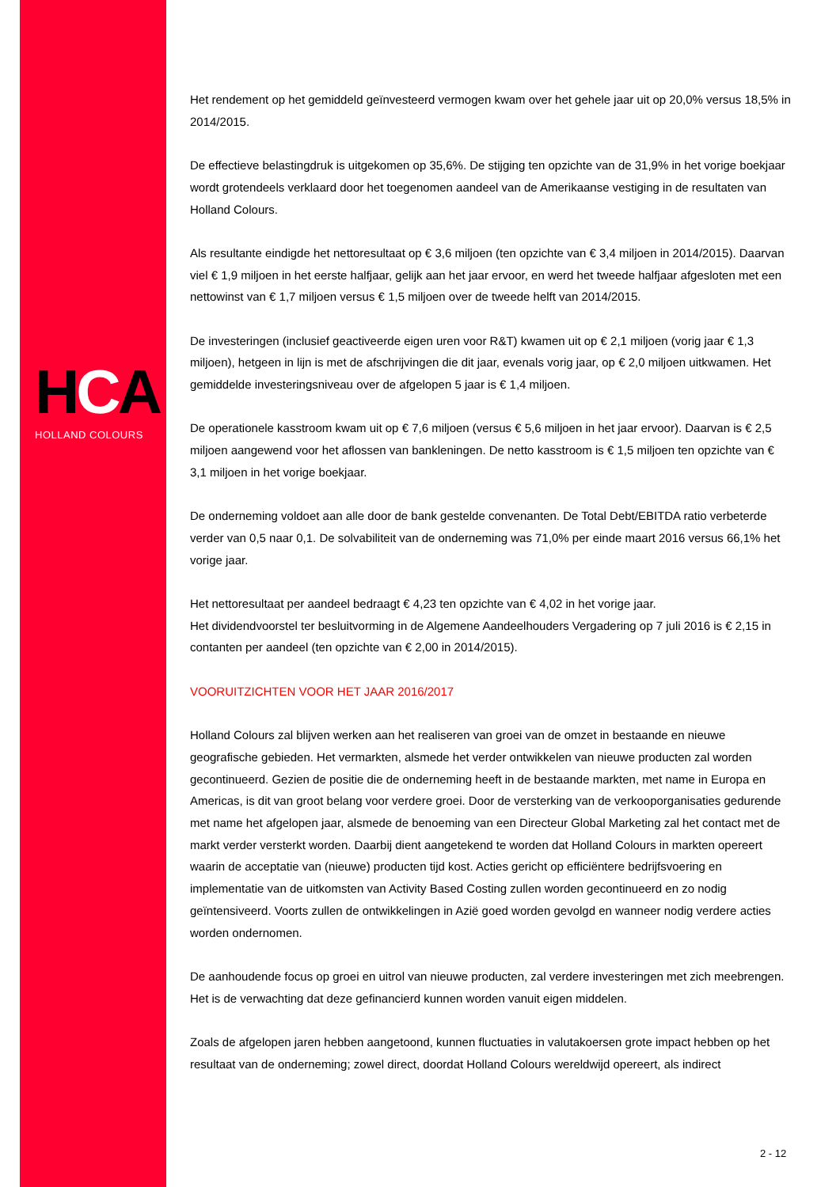HCA
HOLLAND COLOURS
Het rendement op het gemiddeld geïnvesteerd vermogen kwam over het gehele jaar uit op 20,0% versus 18,5% in 2014/2015.
De effectieve belastingdruk is uitgekomen op 35,6%. De stijging ten opzichte van de 31,9% in het vorige boekjaar wordt grotendeels verklaard door het toegenomen aandeel van de Amerikaanse vestiging in de resultaten van Holland Colours.
Als resultante eindigde het nettoresultaat op € 3,6 miljoen (ten opzichte van € 3,4 miljoen in 2014/2015). Daarvan viel € 1,9 miljoen in het eerste halfjaar, gelijk aan het jaar ervoor, en werd het tweede halfjaar afgesloten met een nettowinst van € 1,7 miljoen versus € 1,5 miljoen over de tweede helft van 2014/2015.
De investeringen (inclusief geactiveerde eigen uren voor R&T) kwamen uit op € 2,1 miljoen (vorig jaar € 1,3 miljoen), hetgeen in lijn is met de afschrijvingen die dit jaar, evenals vorig jaar, op € 2,0 miljoen uitkwamen. Het gemiddelde investeringsniveau over de afgelopen 5 jaar is € 1,4 miljoen.
De operationele kasstroom kwam uit op € 7,6 miljoen (versus € 5,6 miljoen in het jaar ervoor). Daarvan is € 2,5 miljoen aangewend voor het aflossen van bankleningen. De netto kasstroom is € 1,5 miljoen ten opzichte van € 3,1 miljoen in het vorige boekjaar.
De onderneming voldoet aan alle door de bank gestelde convenanten. De Total Debt/EBITDA ratio verbeterde verder van 0,5 naar 0,1. De solvabiliteit van de onderneming was 71,0% per einde maart 2016 versus 66,1% het vorige jaar.
Het nettoresultaat per aandeel bedraagt € 4,23 ten opzichte van € 4,02 in het vorige jaar.
Het dividendvoorstel ter besluitvorming in de Algemene Aandeelhouders Vergadering op 7 juli 2016 is € 2,15 in contanten per aandeel (ten opzichte van € 2,00 in 2014/2015).
VOORUITZICHTEN VOOR HET JAAR 2016/2017
Holland Colours zal blijven werken aan het realiseren van groei van de omzet in bestaande en nieuwe geografische gebieden. Het vermarkten, alsmede het verder ontwikkelen van nieuwe producten zal worden gecontinueerd. Gezien de positie die de onderneming heeft in de bestaande markten, met name in Europa en Americas, is dit van groot belang voor verdere groei. Door de versterking van de verkooporganisaties gedurende met name het afgelopen jaar, alsmede de benoeming van een Directeur Global Marketing zal het contact met de markt verder versterkt worden. Daarbij dient aangetekend te worden dat Holland Colours in markten opereert waarin de acceptatie van (nieuwe) producten tijd kost. Acties gericht op efficiëntere bedrijfsvoering en implementatie van de uitkomsten van Activity Based Costing zullen worden gecontinueerd en zo nodig geïntensiveerd. Voorts zullen de ontwikkelingen in Azië goed worden gevolgd en wanneer nodig verdere acties worden ondernomen.
De aanhoudende focus op groei en uitrol van nieuwe producten, zal verdere investeringen met zich meebrengen. Het is de verwachting dat deze gefinancierd kunnen worden vanuit eigen middelen.
Zoals de afgelopen jaren hebben aangetoond, kunnen fluctuaties in valutakoersen grote impact hebben op het resultaat van de onderneming; zowel direct, doordat Holland Colours wereldwijd opereert, als indirect
2 - 12